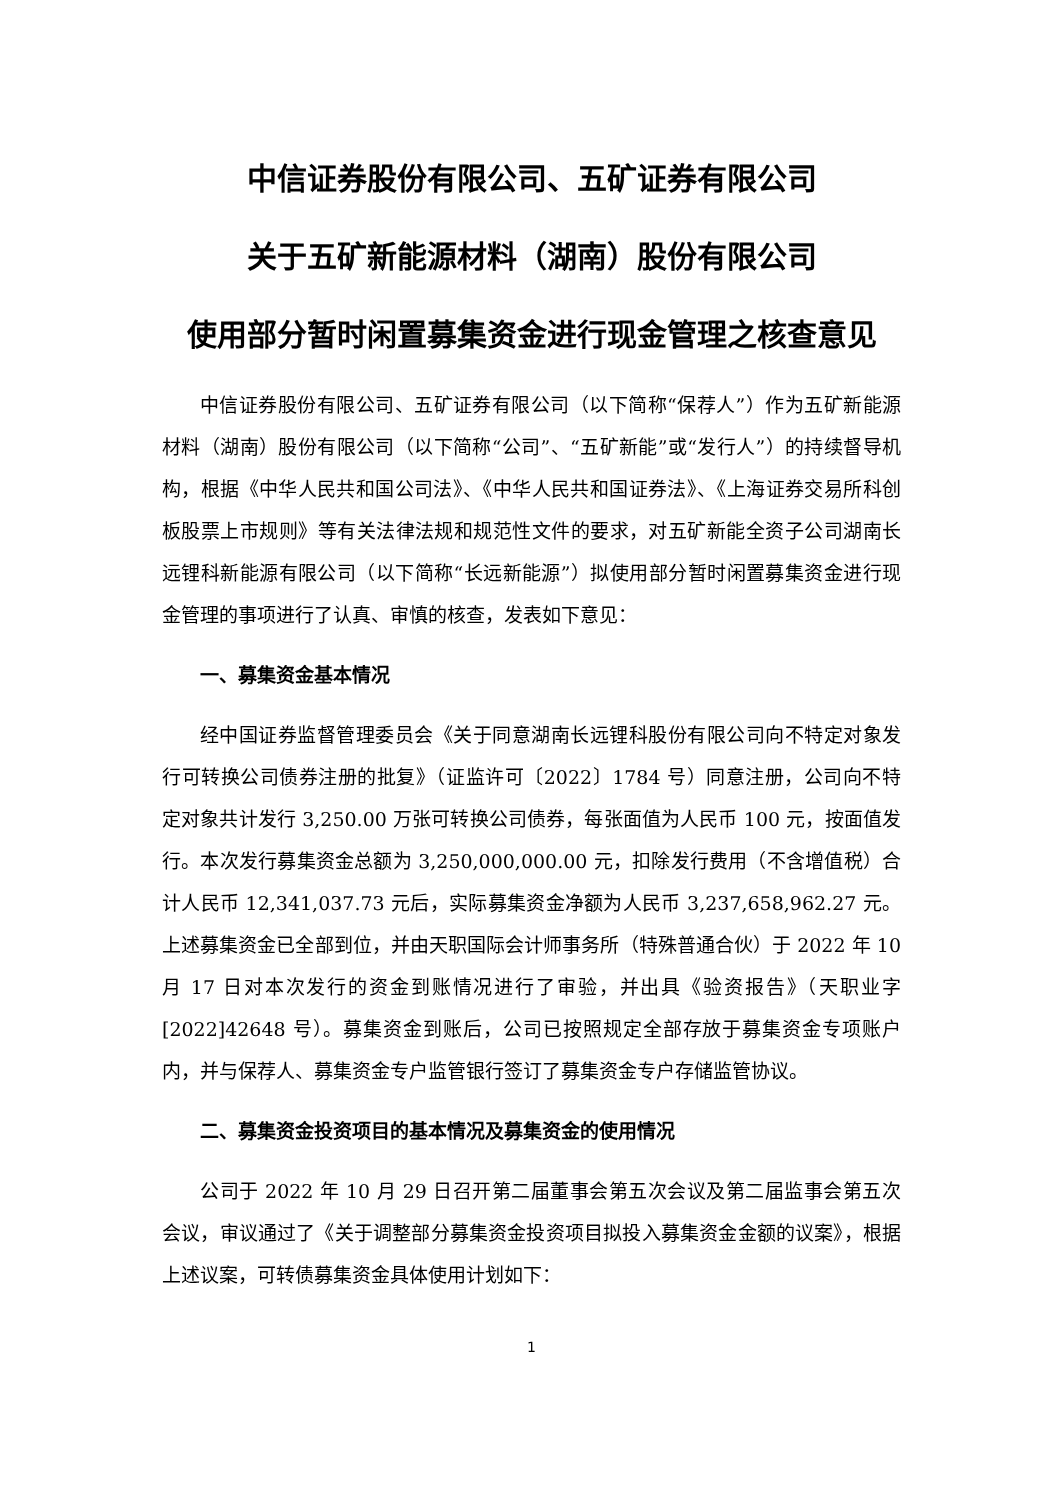中信证券股份有限公司、五矿证券有限公司
关于五矿新能源材料（湖南）股份有限公司
使用部分暂时闲置募集资金进行现金管理之核查意见
中信证券股份有限公司、五矿证券有限公司（以下简称“保荐人”）作为五矿新能源材料（湖南）股份有限公司（以下简称“公司”、“五矿新能”或“发行人”）的持续督导机构，根据《中华人民共和国公司法》、《中华人民共和国证券法》、《上海证券交易所科创板股票上市规则》等有关法律法规和规范性文件的要求，对五矿新能全资子公司湖南长远锂科新能源有限公司（以下简称“长远新能源”）拟使用部分暂时闲置募集资金进行现金管理的事项进行了认真、审慎的核查，发表如下意见：
一、募集资金基本情况
经中国证券监督管理委员会《关于同意湖南长远锂科股份有限公司向不特定对象发行可转换公司债券注册的批复》（证监许可〔2022〕1784 号）同意注册，公司向不特定对象共计发行 3,250.00 万张可转换公司债券，每张面值为人民币 100 元，按面值发行。本次发行募集资金总额为 3,250,000,000.00 元，扣除发行费用（不含增值税）合计人民币 12,341,037.73 元后，实际募集资金净额为人民币 3,237,658,962.27 元。上述募集资金已全部到位，并由天职国际会计师事务所（特殊普通合伙）于 2022 年 10 月 17 日对本次发行的资金到账情况进行了审验，并出具《验资报告》（天职业字[2022]42648 号）。募集资金到账后，公司已按照规定全部存放于募集资金专项账户内，并与保荐人、募集资金专户监管银行签订了募集资金专户存储监管协议。
二、募集资金投资项目的基本情况及募集资金的使用情况
公司于 2022 年 10 月 29 日召开第二届董事会第五次会议及第二届监事会第五次会议，审议通过了《关于调整部分募集资金投资项目拟投入募集资金金额的议案》，根据上述议案，可转债募集资金具体使用计划如下：
1